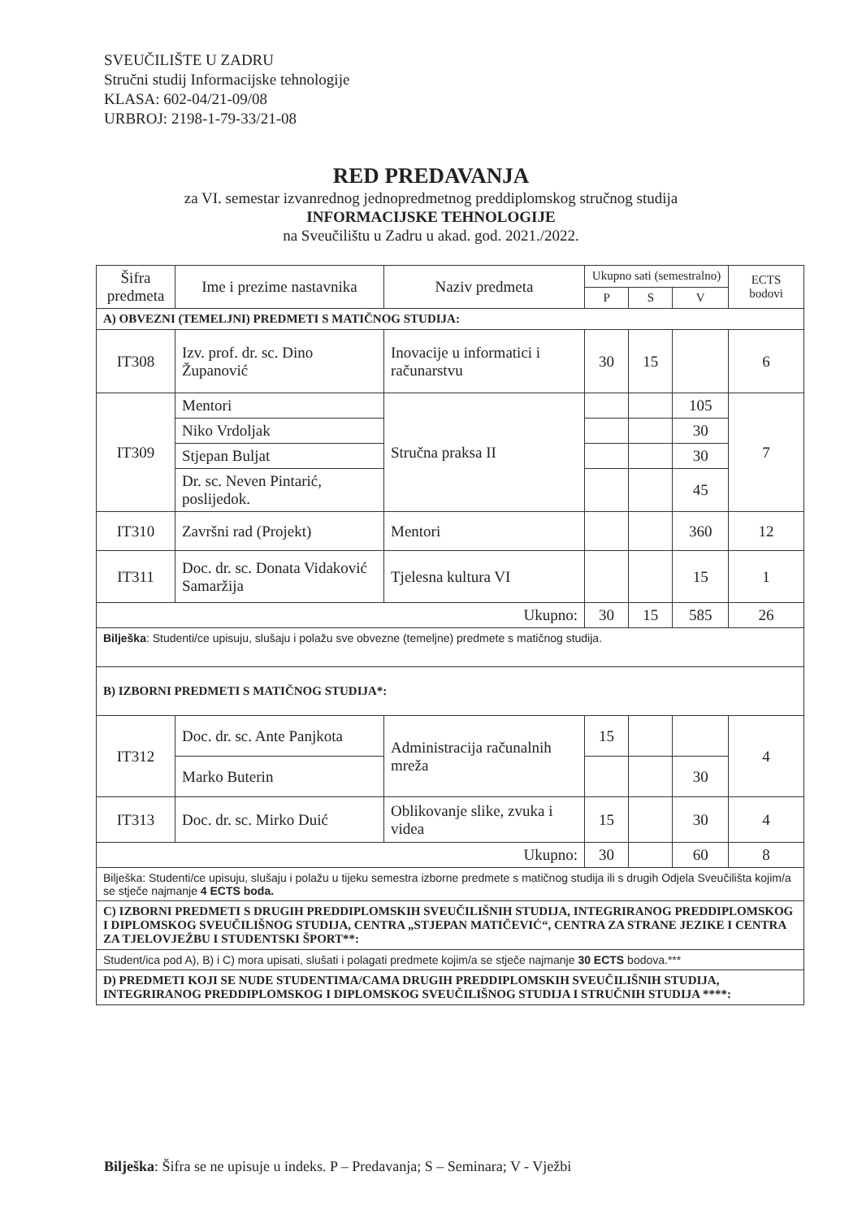SVEUČILIŠTE U ZADRU
Stručni studij Informacijske tehnologije
KLASA: 602-04/21-09/08
URBROJ: 2198-1-79-33/21-08
RED PREDAVANJA
za VI. semestar izvanrednog jednopredmetnog preddiplomskog stručnog studija
INFORMACIJSKE TEHNOLOGIJE
na Sveučilištu u Zadru u akad. god. 2021./2022.
| Šifra predmeta | Ime i prezime nastavnika | Naziv predmeta | Ukupno sati (semestralno) | | | ECTS bodovi |
| --- | --- | --- | --- | --- | --- | --- |
| | | | P | S | V | |
| A) OBVEZNI (TEMELJNI) PREDMETI S MATIČNOG STUDIJA: | | | | | | |
| IT308 | Izv. prof. dr. sc. Dino Županović | Inovacije u informatici i računarstvu | 30 | 15 | | 6 |
| IT309 | Mentori | Stručna praksa II | | | 105 | 7 |
| | Niko Vrdoljak | | | | 30 | |
| | Stjepan Buljat | | | | 30 | |
| | Dr. sc. Neven Pintarić, poslijedok. | | | | 45 | |
| IT310 | Završni rad (Projekt) | Mentori | | | 360 | 12 |
| IT311 | Doc. dr. sc. Donata Vidaković Samaržija | Tjelesna kultura VI | | | 15 | 1 |
| Ukupno: | | | 30 | 15 | 585 | 26 |
| Bilješka : Studenti/ce upisuju, slušaju i polažu sve obvezne (temeljne) predmete s matičnog studija. | | | | | | |
| B) IZBORNI PREDMETI S MATIČNOG STUDIJA*: | | | | | | |
| IT312 | Doc. dr. sc. Ante Panjkota | Administracija računalnih mreža | 15 | | | 4 |
| | Marko Buterin | | | | 30 | |
| IT313 | Doc. dr. sc. Mirko Duić | Oblikovanje slike, zvuka i videa | 15 | | 30 | 4 |
| Ukupno: | | | 30 | | 60 | 8 |
| Bilješka: Studenti/ce upisuju, slušaju i polažu u tijeku semestra izborne predmete s matičnog studija ili s drugih Odjela Sveučilišta kojim/a se stječe najmanje 4 ECTS boda. | | | | | | |
| C) IZBORNI PREDMETI S DRUGIH PREDDIPLOMSKIH SVEUČILIŠNIH STUDIJA, INTEGRIRANOG PREDDIPLOMSKOG I DIPLOMSKOG SVEUČILIŠNOG STUDIJA, CENTRA „STJEPAN MATIČEVIĆ“, CENTRA ZA STRANE JEZIKE I CENTRA ZA TJELOVJEŽBU I STUDENTSKI ŠPORT**: | | | | | | |
| Student/ica pod A), B) i C) mora upisati, slušati i polagati predmete kojim/a se stječe najmanje 30 ECTS bodova.*** | | | | | | |
| D) PREDMETI KOJI SE NUDE STUDENTIMA/CAMA DRUGIH PREDDIPLOMSKIH SVEUČILIŠNIH STUDIJA, INTEGRIRANOG PREDDIPLOMSKOG I DIPLOMSKOG SVEUČILIŠNOG STUDIJA I STRUČNIH STUDIJA ****: | | | | | | |
Bilješka: Šifra se ne upisuje u indeks. P – Predavanja; S – Seminara; V - Vježbi